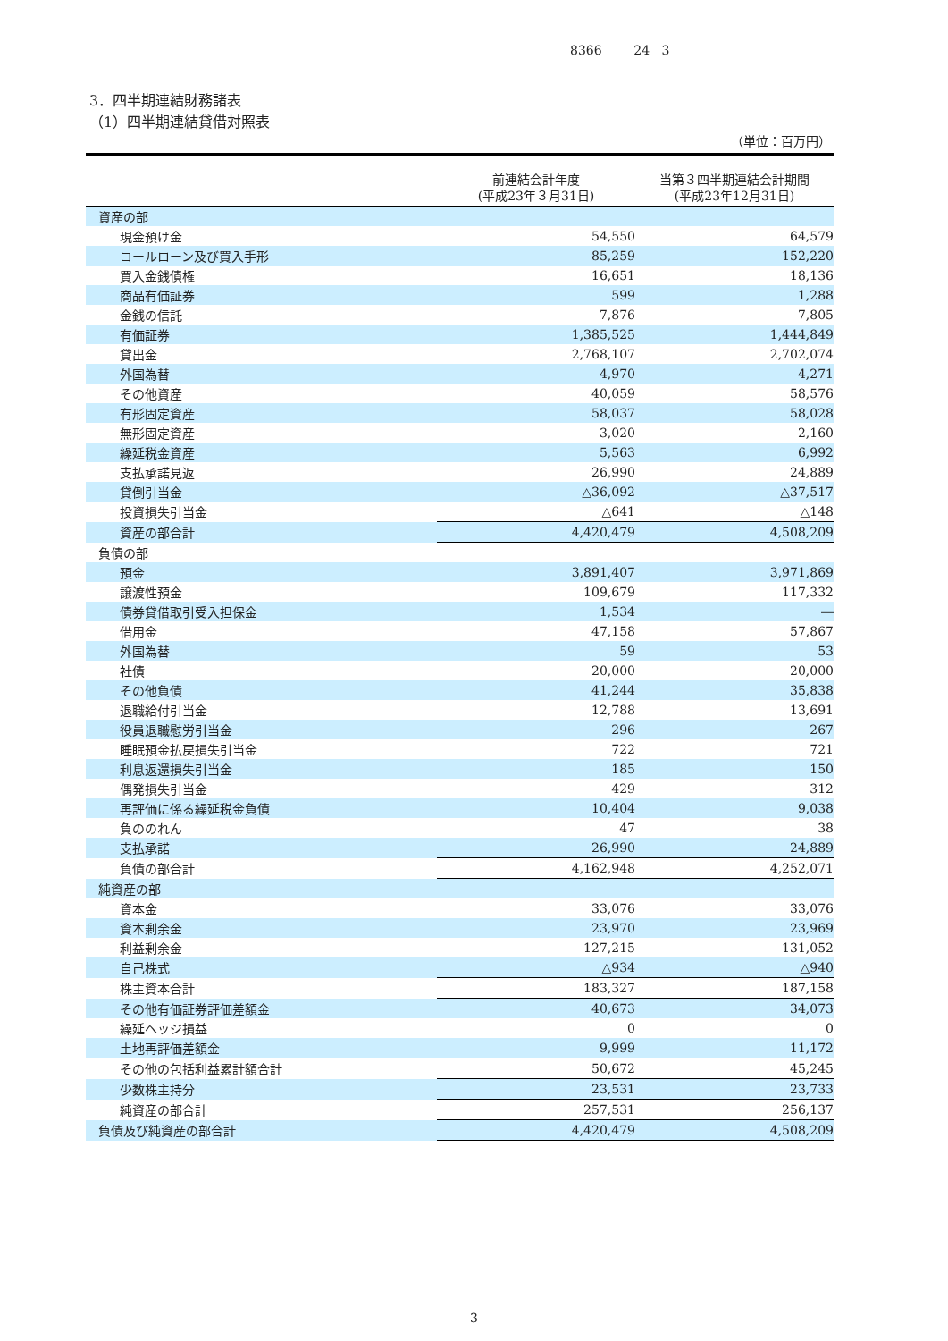8366 24 3
3．四半期連結財務諸表
（1）四半期連結貸借対照表
（単位：百万円）
| | 前連結会計年度 (平成23年３月31日) | 当第３四半期連結会計期間 (平成23年12月31日) |
| --- | --- | --- |
| 資産の部 | | |
| 現金預け金 | 54,550 | 64,579 |
| コールローン及び買入手形 | 85,259 | 152,220 |
| 買入金銭債権 | 16,651 | 18,136 |
| 商品有価証券 | 599 | 1,288 |
| 金銭の信託 | 7,876 | 7,805 |
| 有価証券 | 1,385,525 | 1,444,849 |
| 貸出金 | 2,768,107 | 2,702,074 |
| 外国為替 | 4,970 | 4,271 |
| その他資産 | 40,059 | 58,576 |
| 有形固定資産 | 58,037 | 58,028 |
| 無形固定資産 | 3,020 | 2,160 |
| 繰延税金資産 | 5,563 | 6,992 |
| 支払承諾見返 | 26,990 | 24,889 |
| 貸倒引当金 | △36,092 | △37,517 |
| 投資損失引当金 | △641 | △148 |
| 資産の部合計 | 4,420,479 | 4,508,209 |
| 負債の部 | | |
| 預金 | 3,891,407 | 3,971,869 |
| 譲渡性預金 | 109,679 | 117,332 |
| 債券貸借取引受入担保金 | 1,534 | ― |
| 借用金 | 47,158 | 57,867 |
| 外国為替 | 59 | 53 |
| 社債 | 20,000 | 20,000 |
| その他負債 | 41,244 | 35,838 |
| 退職給付引当金 | 12,788 | 13,691 |
| 役員退職慰労引当金 | 296 | 267 |
| 睡眠預金払戻損失引当金 | 722 | 721 |
| 利息返還損失引当金 | 185 | 150 |
| 偶発損失引当金 | 429 | 312 |
| 再評価に係る繰延税金負債 | 10,404 | 9,038 |
| 負ののれん | 47 | 38 |
| 支払承諾 | 26,990 | 24,889 |
| 負債の部合計 | 4,162,948 | 4,252,071 |
| 純資産の部 | | |
| 資本金 | 33,076 | 33,076 |
| 資本剰余金 | 23,970 | 23,969 |
| 利益剰余金 | 127,215 | 131,052 |
| 自己株式 | △934 | △940 |
| 株主資本合計 | 183,327 | 187,158 |
| その他有価証券評価差額金 | 40,673 | 34,073 |
| 繰延ヘッジ損益 | 0 | 0 |
| 土地再評価差額金 | 9,999 | 11,172 |
| その他の包括利益累計額合計 | 50,672 | 45,245 |
| 少数株主持分 | 23,531 | 23,733 |
| 純資産の部合計 | 257,531 | 256,137 |
| 負債及び純資産の部合計 | 4,420,479 | 4,508,209 |
3